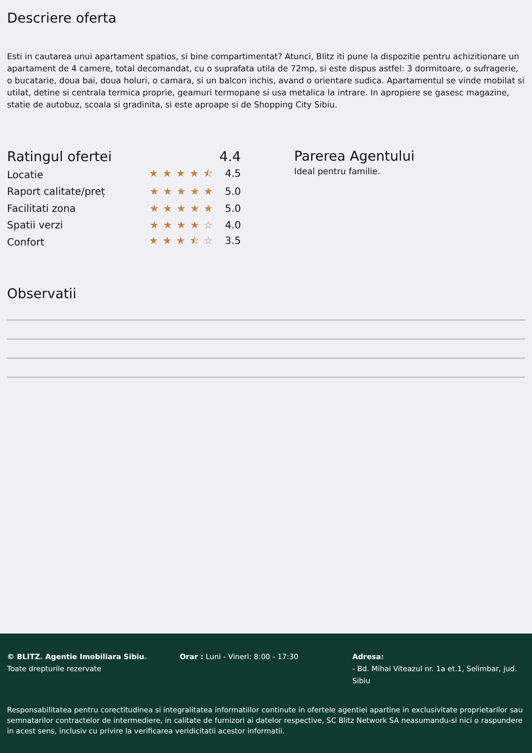Descriere oferta
Esti in cautarea unui apartament spatios, si bine compartimentat? Atunci, Blitz iti pune la dispozitie pentru achizitionare un apartament de 4 camere, total decomandat, cu o suprafata utila de 72mp, si este dispus astfel: 3 dormitoare, o sufragerie, o bucatarie, doua bai, doua holuri, o camara, si un balcon inchis, avand o orientare sudica. Apartamentul se vinde mobilat si utilat, detine si centrala termica proprie, geamuri termopane si usa metalica la intrare. In apropiere se gasesc magazine, statie de autobuz, scoala si gradinita, si este aproape si de Shopping City Sibiu.
Ratingul ofertei 4.4
Locatie ★★★★⯪ 4.5
Raport calitate/preț ★★★★★ 5.0
Facilitati zona ★★★★★ 5.0
Spatii verzi ★★★★☆ 4.0
Confort ★★★⯪☆ 3.5
Parerea Agentului
Ideal pentru familie.
Observatii
© BLITZ. Agentie Imobiliara Sibiu.
Toate drepturile rezervate
Orar : Luni - Vineri: 8:00 - 17:30 Adresa:
- Bd. Mihai Viteazul nr. 1a et.1, Selimbar, jud. Sibiu
Responsabilitatea pentru corectitudinea si integralitatea informatiilor continute in ofertele agentiei apartine in exclusivitate proprietarilor sau semnatarilor contractelor de intermediere, in calitate de furnizori ai datelor respective, SC Blitz Network SA neasumandu-si nici o raspundere in acest sens, inclusiv cu privire la verificarea veridicitatii acestor informatii.